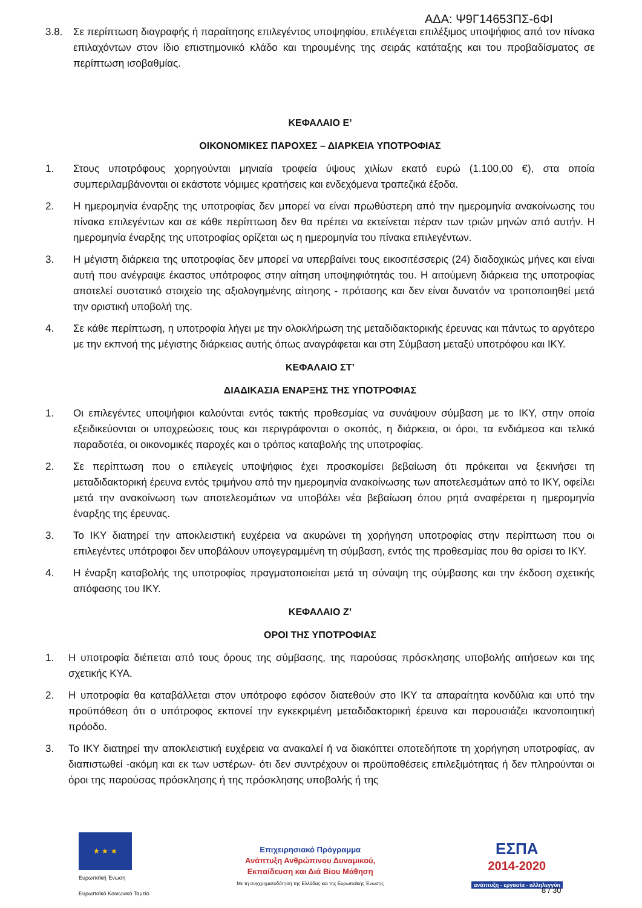ΑΔΑ: Ψ9Γ14653ΠΣ-6ΦΙ
3.8. Σε περίπτωση διαγραφής ή παραίτησης επιλεγέντος υποψηφίου, επιλέγεται επιλέξιμος υποψήφιος από τον πίνακα επιλαχόντων στον ίδιο επιστημονικό κλάδο και τηρουμένης της σειράς κατάταξης και του προβαδίσματος σε περίπτωση ισοβαθμίας.
ΚΕΦΑΛΑΙΟ Ε’
ΟΙΚΟΝΟΜΙΚΕΣ ΠΑΡΟΧΕΣ – ΔΙΑΡΚΕΙΑ ΥΠΟΤΡΟΦΙΑΣ
1. Στους υποτρόφους χορηγούνται μηνιαία τροφεία ύψους χιλίων εκατό ευρώ (1.100,00 €), στα οποία συμπεριλαμβάνονται οι εκάστοτε νόμιμες κρατήσεις και ενδεχόμενα τραπεζικά έξοδα.
2. Η ημερομηνία έναρξης της υποτροφίας δεν μπορεί να είναι πρωθύστερη από την ημερομηνία ανακοίνωσης του πίνακα επιλεγέντων και σε κάθε περίπτωση δεν θα πρέπει να εκτείνεται πέραν των τριών μηνών από αυτήν. Η ημερομηνία έναρξης της υποτροφίας ορίζεται ως η ημερομηνία του πίνακα επιλεγέντων.
3. Η μέγιστη διάρκεια της υποτροφίας δεν μπορεί να υπερβαίνει τους εικοσιτέσσερις (24) διαδοχικώς μήνες και είναι αυτή που ανέγραψε έκαστος υπότροφος στην αίτηση υποψηφιότητάς του. Η αιτούμενη διάρκεια της υποτροφίας αποτελεί συστατικό στοιχείο της αξιολογημένης αίτησης - πρότασης και δεν είναι δυνατόν να τροποποιηθεί μετά την οριστική υποβολή της.
4. Σε κάθε περίπτωση, η υποτροφία λήγει με την ολοκλήρωση της μεταδιδακτορικής έρευνας και πάντως το αργότερο με την εκπνοή της μέγιστης διάρκειας αυτής όπως αναγράφεται και στη Σύμβαση μεταξύ υποτρόφου και ΙΚΥ.
ΚΕΦΑΛΑΙΟ ΣΤ’
ΔΙΑΔΙΚΑΣΙΑ ΕΝΑΡΞΗΣ ΤΗΣ ΥΠΟΤΡΟΦΙΑΣ
1. Οι επιλεγέντες υποψήφιοι καλούνται εντός τακτής προθεσμίας να συνάψουν σύμβαση με το ΙΚΥ, στην οποία εξειδικεύονται οι υποχρεώσεις τους και περιγράφονται ο σκοπός, η διάρκεια, οι όροι, τα ενδιάμεσα και τελικά παραδοτέα, οι οικονομικές παροχές και ο τρόπος καταβολής της υποτροφίας.
2. Σε περίπτωση που ο επιλεγείς υποψήφιος έχει προσκομίσει βεβαίωση ότι πρόκειται να ξεκινήσει τη μεταδιδακτορική έρευνα εντός τριμήνου από την ημερομηνία ανακοίνωσης των αποτελεσμάτων από το ΙΚΥ, οφείλει μετά την ανακοίνωση των αποτελεσμάτων να υποβάλει νέα βεβαίωση όπου ρητά αναφέρεται η ημερομηνία έναρξης της έρευνας.
3. Το ΙΚΥ διατηρεί την αποκλειστική ευχέρεια να ακυρώνει τη χορήγηση υποτροφίας στην περίπτωση που οι επιλεγέντες υπότροφοι δεν υποβάλουν υπογεγραμμένη τη σύμβαση, εντός της προθεσμίας που θα ορίσει το ΙΚΥ.
4. Η έναρξη καταβολής της υποτροφίας πραγματοποιείται μετά τη σύναψη της σύμβασης και την έκδοση σχετικής απόφασης του ΙΚΥ.
ΚΕΦΑΛΑΙΟ Ζ’
ΟΡΟΙ ΤΗΣ ΥΠΟΤΡΟΦΙΑΣ
1. Η υποτροφία διέπεται από τους όρους της σύμβασης, της παρούσας πρόσκλησης υποβολής αιτήσεων και της σχετικής ΚΥΑ.
2. Η υποτροφία θα καταβάλλεται στον υπότροφο εφόσον διατεθούν στο ΙΚΥ τα απαραίτητα κονδύλια και υπό την προϋπόθεση ότι ο υπότροφος εκπονεί την εγκεκριμένη μεταδιδακτορική έρευνα και παρουσιάζει ικανοποιητική πρόοδο.
3. Το ΙΚΥ διατηρεί την αποκλειστική ευχέρεια να ανακαλεί ή να διακόπτει οποτεδήποτε τη χορήγηση υποτροφίας, αν διαπιστωθεί -ακόμη και εκ των υστέρων- ότι δεν συντρέχουν οι προϋποθέσεις επιλεξιμότητας ή δεν πληρούνται οι όροι της παρούσας πρόσκλησης ή της πρόσκλησης υποβολής ή της
★ ★ ★
Ευρωπαϊκή Ένωση
Ευρωπαϊκό Κοινωνικό Ταμείο
Επιχειρησιακό Πρόγραμμα
Ανάπτυξη Ανθρώπινου Δυναμικού,
Εκπαίδευση και Διά Βίου Μάθηση
Με τη συγχρηματοδότηση της Ελλάδας και της Ευρωπαϊκής Ένωσης
ΕΣΠΑ
2014-2020
ανάπτυξη - εργασία - αλληλεγγύη
8 / 30